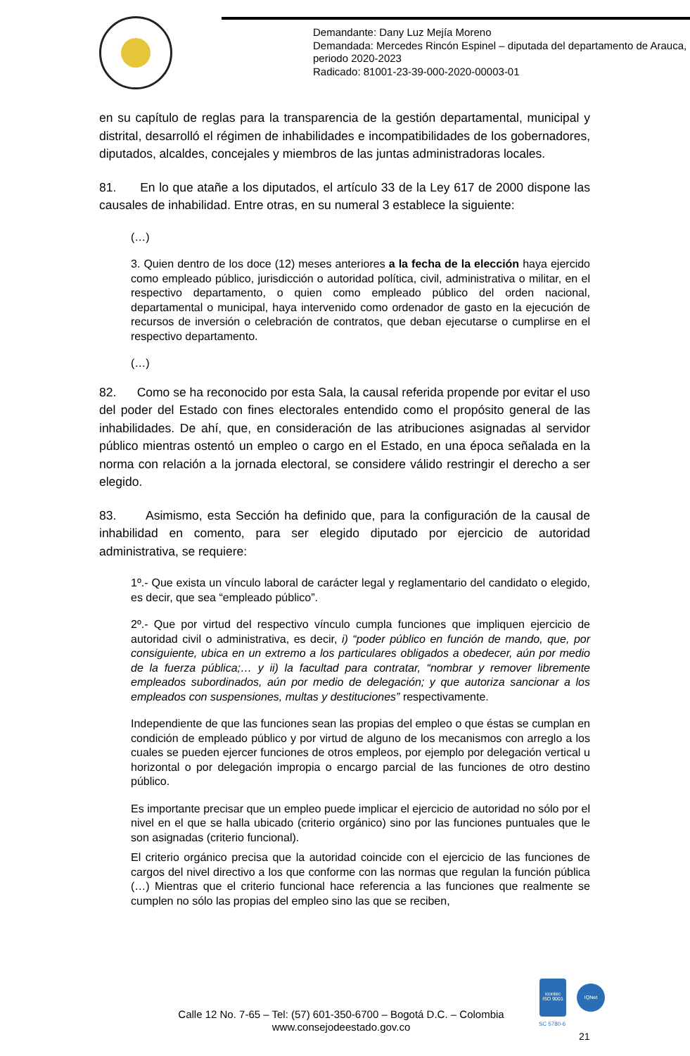Demandante: Dany Luz Mejía Moreno
Demandada: Mercedes Rincón Espinel – diputada del departamento de Arauca, periodo 2020-2023
Radicado: 81001-23-39-000-2020-00003-01
en su capítulo de reglas para la transparencia de la gestión departamental, municipal y distrital, desarrolló el régimen de inhabilidades e incompatibilidades de los gobernadores, diputados, alcaldes, concejales y miembros de las juntas administradoras locales.
81. En lo que atañe a los diputados, el artículo 33 de la Ley 617 de 2000 dispone las causales de inhabilidad. Entre otras, en su numeral 3 establece la siguiente:
(…)
3. Quien dentro de los doce (12) meses anteriores a la fecha de la elección haya ejercido como empleado público, jurisdicción o autoridad política, civil, administrativa o militar, en el respectivo departamento, o quien como empleado público del orden nacional, departamental o municipal, haya intervenido como ordenador de gasto en la ejecución de recursos de inversión o celebración de contratos, que deban ejecutarse o cumplirse en el respectivo departamento.
(…)
82. Como se ha reconocido por esta Sala, la causal referida propende por evitar el uso del poder del Estado con fines electorales entendido como el propósito general de las inhabilidades. De ahí, que, en consideración de las atribuciones asignadas al servidor público mientras ostentó un empleo o cargo en el Estado, en una época señalada en la norma con relación a la jornada electoral, se considere válido restringir el derecho a ser elegido.
83. Asimismo, esta Sección ha definido que, para la configuración de la causal de inhabilidad en comento, para ser elegido diputado por ejercicio de autoridad administrativa, se requiere:
1º.- Que exista un vínculo laboral de carácter legal y reglamentario del candidato o elegido, es decir, que sea “empleado público”.
2º.- Que por virtud del respectivo vínculo cumpla funciones que impliquen ejercicio de autoridad civil o administrativa, es decir, i) “poder público en función de mando, que, por consiguiente, ubica en un extremo a los particulares obligados a obedecer, aún por medio de la fuerza pública;… y ii) la facultad para contratar, “nombrar y remover libremente empleados subordinados, aún por medio de delegación; y que autoriza sancionar a los empleados con suspensiones, multas y destituciones” respectivamente.
Independiente de que las funciones sean las propias del empleo o que éstas se cumplan en condición de empleado público y por virtud de alguno de los mecanismos con arreglo a los cuales se pueden ejercer funciones de otros empleos, por ejemplo por delegación vertical u horizontal o por delegación impropia o encargo parcial de las funciones de otro destino público.
Es importante precisar que un empleo puede implicar el ejercicio de autoridad no sólo por el nivel en el que se halla ubicado (criterio orgánico) sino por las funciones puntuales que le son asignadas (criterio funcional).
El criterio orgánico precisa que la autoridad coincide con el ejercicio de las funciones de cargos del nivel directivo a los que conforme con las normas que regulan la función pública (…) Mientras que el criterio funcional hace referencia a las funciones que realmente se cumplen no sólo las propias del empleo sino las que se reciben,
icontec
ISO 9001
IQNet
SC 5780-6
Calle 12 No. 7-65 – Tel: (57) 601-350-6700 – Bogotá D.C. – Colombia
www.consejodeestado.gov.co
21